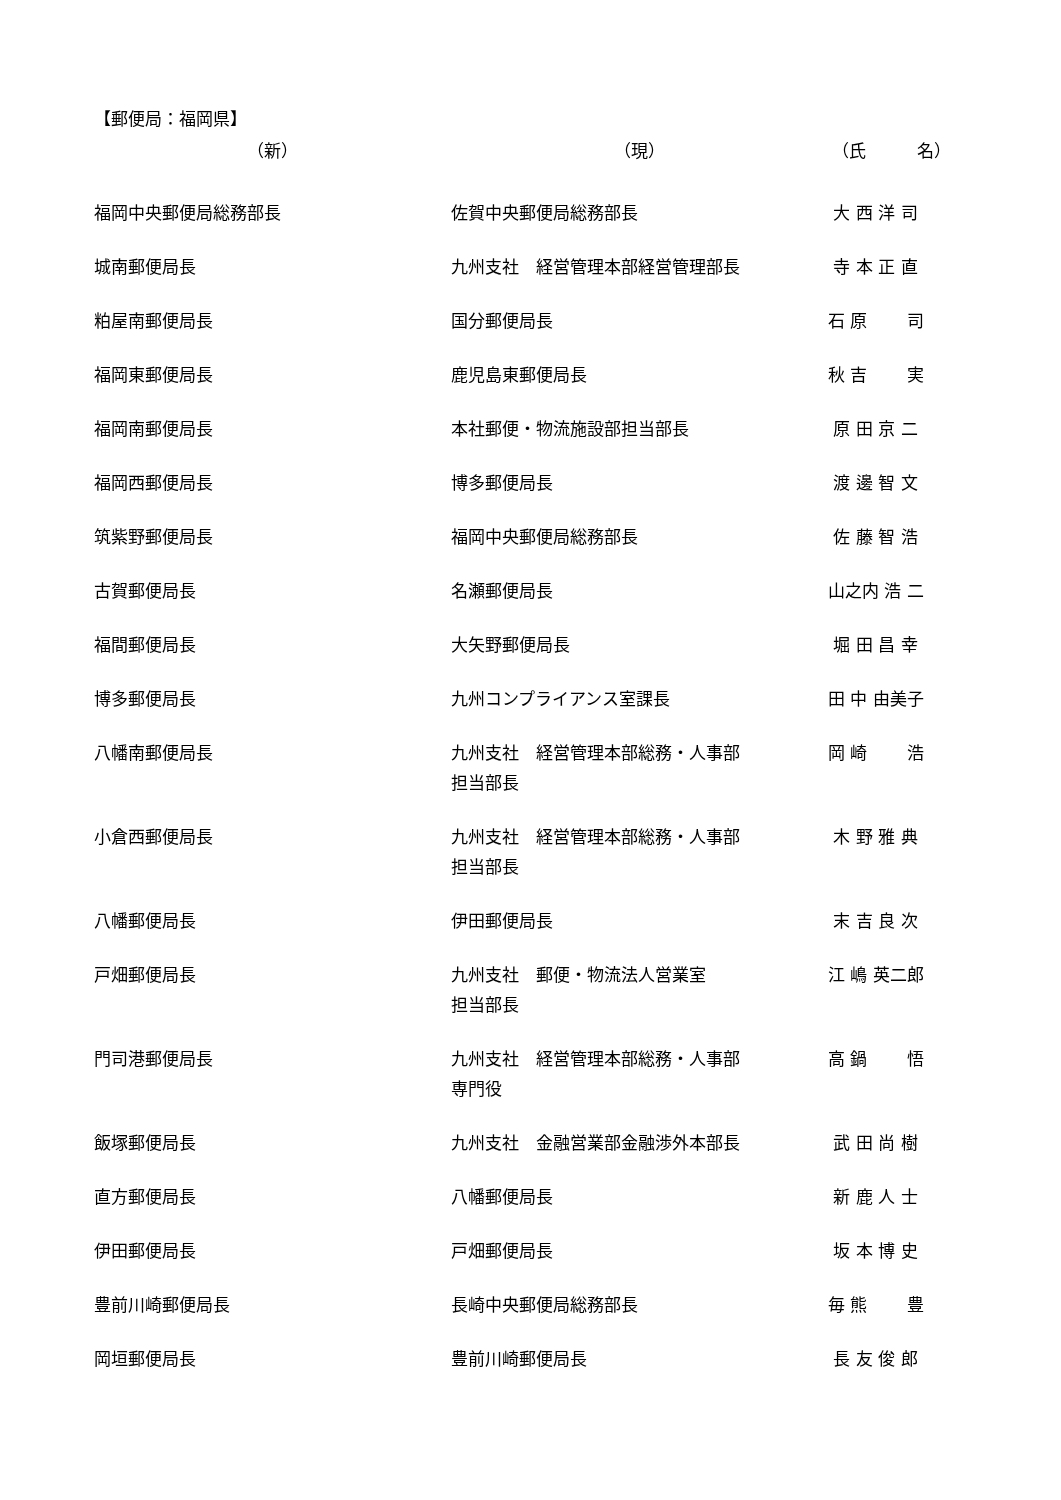【郵便局：福岡県】
| （新） | （現） | （氏 名） |
| --- | --- | --- |
| 福岡中央郵便局総務部長 | 佐賀中央郵便局総務部長 | 大 西 洋 司 |
| 城南郵便局長 | 九州支社 経営管理本部経営管理部長 | 寺 本 正 直 |
| 粕屋南郵便局長 | 国分郵便局長 | 石 原 司 |
| 福岡東郵便局長 | 鹿児島東郵便局長 | 秋 吉 実 |
| 福岡南郵便局長 | 本社郵便・物流施設部担当部長 | 原 田 京 二 |
| 福岡西郵便局長 | 博多郵便局長 | 渡 邊 智 文 |
| 筑紫野郵便局長 | 福岡中央郵便局総務部長 | 佐 藤 智 浩 |
| 古賀郵便局長 | 名瀬郵便局長 | 山之内 浩 二 |
| 福間郵便局長 | 大矢野郵便局長 | 堀 田 昌 幸 |
| 博多郵便局長 | 九州コンプライアンス室課長 | 田 中 由美子 |
| 八幡南郵便局長 | 九州支社 経営管理本部総務・人事部 担当部長 | 岡 崎 浩 |
| 小倉西郵便局長 | 九州支社 経営管理本部総務・人事部 担当部長 | 木 野 雅 典 |
| 八幡郵便局長 | 伊田郵便局長 | 末 吉 良 次 |
| 戸畑郵便局長 | 九州支社 郵便・物流法人営業室 担当部長 | 江 嶋 英二郎 |
| 門司港郵便局長 | 九州支社 経営管理本部総務・人事部 専門役 | 高 鍋 悟 |
| 飯塚郵便局長 | 九州支社 金融営業部金融渉外本部長 | 武 田 尚 樹 |
| 直方郵便局長 | 八幡郵便局長 | 新 鹿 人 士 |
| 伊田郵便局長 | 戸畑郵便局長 | 坂 本 博 史 |
| 豊前川崎郵便局長 | 長崎中央郵便局総務部長 | 毎 熊 豊 |
| 岡垣郵便局長 | 豊前川崎郵便局長 | 長 友 俊 郎 |